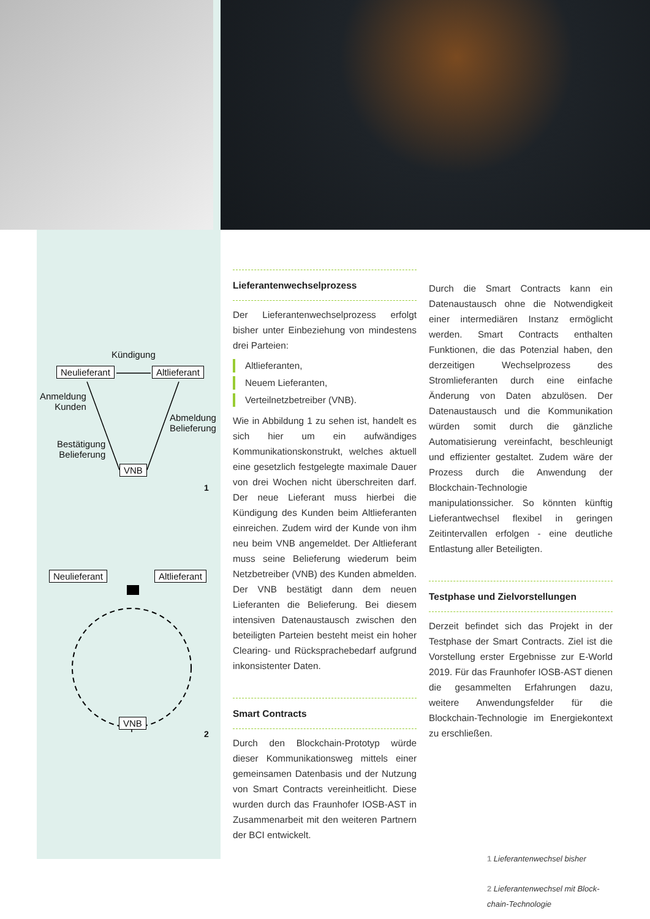Kündigung
Neulieferant Altlieferant
Anmeldung
Kunden
Abmeldung
Belieferung
Bestätigung
Belieferung
VNB
1
Neulieferant Altlieferant
VNB
2
Lieferantenwechselprozess
Der Lieferantenwechselprozess erfolgt bisher unter Einbeziehung von mindestens drei Parteien:
Altlieferanten,
Neuem Lieferanten,
Verteilnetzbetreiber (VNB).
Wie in Abbildung 1 zu sehen ist, handelt es sich hier um ein aufwändiges Kommunikationskonstrukt, welches aktuell eine gesetzlich festgelegte maximale Dauer von drei Wochen nicht überschreiten darf. Der neue Lieferant muss hierbei die Kündigung des Kunden beim Altlieferanten einreichen. Zudem wird der Kunde von ihm neu beim VNB angemeldet. Der Altlieferant muss seine Belieferung wiederum beim Netzbetreiber (VNB) des Kunden abmelden. Der VNB bestätigt dann dem neuen Lieferanten die Belieferung. Bei diesem intensiven Datenaustausch zwischen den beteiligten Parteien besteht meist ein hoher Clearing- und Rücksprachebedarf aufgrund inkonsistenter Daten.
Smart Contracts
Durch den Blockchain-Prototyp würde dieser Kommunikationsweg mittels einer gemeinsamen Datenbasis und der Nutzung von Smart Contracts vereinheitlicht. Diese wurden durch das Fraunhofer IOSB-AST in Zusammenarbeit mit den weiteren Partnern der BCI entwickelt.
Durch die Smart Contracts kann ein Datenaustausch ohne die Notwendigkeit einer intermediären Instanz ermöglicht werden. Smart Contracts enthalten Funktionen, die das Potenzial haben, den derzeitigen Wechselprozess des Stromlieferanten durch eine einfache Änderung von Daten abzulösen. Der Datenaustausch und die Kommunikation würden somit durch die gänzliche Automatisierung vereinfacht, beschleunigt und effizienter gestaltet. Zudem wäre der Prozess durch die Anwendung der Blockchain-Technologie manipulationssicher. So könnten künftig Lieferantwechsel flexibel in geringen Zeitintervallen erfolgen - eine deutliche Entlastung aller Beteiligten.
Testphase und Zielvorstellungen
Derzeit befindet sich das Projekt in der Testphase der Smart Contracts. Ziel ist die Vorstellung erster Ergebnisse zur E-World 2019. Für das Fraunhofer IOSB-AST dienen die gesammelten Erfahrungen dazu, weitere Anwendungsfelder für die Blockchain-Technologie im Energiekontext zu erschließen.
1 Lieferantenwechsel bisher
2 Lieferantenwechsel mit Block-
chain-Technologie